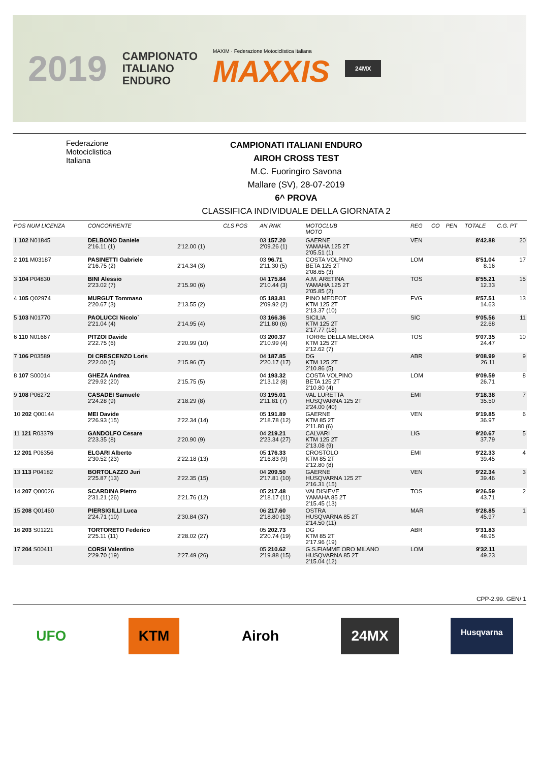2019
CAMPIONATO
ITALIANO
ENDURO
MAXIM · Federazione Motociclistica Italiana
MAXXIS
24MX
Federazione
Motociclistica
Italiana
CAMPIONATI ITALIANI ENDURO
AIROH CROSS TEST
M.C. Fuoringiro Savona
Mallare (SV), 28-07-2019
6^ PROVA
CLASSIFICA INDIVIDUALE DELLA GIORNATA 2
| POS NUM LICENZA | CONCORRENTE | | CLS POS | AN RNK | MOTOCLUB MOTO | REG | CO | PEN | TOTALE | C.G. PT |
| --- | --- | --- | --- | --- | --- | --- | --- | --- | --- | --- |
| 1 102 N01845 | DELBONO Daniele 2'16.11 (1) | 2'12.00 (1) | | 03 157.20 2'09.26 (1) | GAERNE YAMAHA 125 2T 2'05.51 (1) | VEN | | | 8'42.88 | 20 |
| 2 101 M03187 | PASINETTI Gabriele 2'16.75 (2) | 2'14.34 (3) | | 03 96.71 2'11.30 (5) | COSTA VOLPINO BETA 125 2T 2'08.65 (3) | LOM | | | 8'51.04 8.16 | 17 |
| 3 104 P04830 | BINI Alessio 2'23.02 (7) | 2'15.90 (6) | | 04 175.84 2'10.44 (3) | A.M. ARETINA YAMAHA 125 2T 2'05.85 (2) | TOS | | | 8'55.21 12.33 | 15 |
| 4 105 Q02974 | MURGUT Tommaso 2'20.67 (3) | 2'13.55 (2) | | 05 183.81 2'09.92 (2) | PINO MEDEOT KTM 125 2T 2'13.37 (10) | FVG | | | 8'57.51 14.63 | 13 |
| 5 103 N01770 | PAOLUCCI Nicolo` 2'21.04 (4) | 2'14.95 (4) | | 03 166.36 2'11.80 (6) | SICILIA KTM 125 2T 2'17.77 (18) | SIC | | | 9'05.56 22.68 | 11 |
| 6 110 N01667 | PITZOI Davide 2'22.75 (6) | 2'20.99 (10) | | 03 200.37 2'10.99 (4) | TORRE DELLA MELORIA KTM 125 2T 2'12.62 (7) | TOS | | | 9'07.35 24.47 | 10 |
| 7 106 P03589 | DI CRESCENZO Loris 2'22.00 (5) | 2'15.96 (7) | | 04 187.85 2'20.17 (17) | DG KTM 125 2T 2'10.86 (5) | ABR | | | 9'08.99 26.11 | 9 |
| 8 107 S00014 | GHEZA Andrea 2'29.92 (20) | 2'15.75 (5) | | 04 193.32 2'13.12 (8) | COSTA VOLPINO BETA 125 2T 2'10.80 (4) | LOM | | | 9'09.59 26.71 | 8 |
| 9 108 P06272 | CASADEI Samuele 2'24.28 (9) | 2'18.29 (8) | | 03 195.01 2'11.81 (7) | VAL LURETTA HUSQVARNA 125 2T 2'24.00 (40) | EMI | | | 9'18.38 35.50 | 7 |
| 10 202 Q00144 | MEI Davide 2'26.93 (15) | 2'22.34 (14) | | 05 191.89 2'18.78 (12) | GAERNE KTM 85 2T 2'11.80 (6) | VEN | | | 9'19.85 36.97 | 6 |
| 11 121 R03379 | GANDOLFO Cesare 2'23.35 (8) | 2'20.90 (9) | | 04 219.21 2'23.34 (27) | CALVARI KTM 125 2T 2'13.08 (9) | LIG | | | 9'20.67 37.79 | 5 |
| 12 201 P06356 | ELGARI Alberto 2'30.52 (23) | 2'22.18 (13) | | 05 176.33 2'16.83 (9) | CROSTOLO KTM 85 2T 2'12.80 (8) | EMI | | | 9'22.33 39.45 | 4 |
| 13 113 P04182 | BORTOLAZZO Juri 2'25.87 (13) | 2'22.35 (15) | | 04 209.50 2'17.81 (10) | GAERNE HUSQVARNA 125 2T 2'16.31 (15) | VEN | | | 9'22.34 39.46 | 3 |
| 14 207 Q00026 | SCARDINA Pietro 2'31.21 (26) | 2'21.76 (12) | | 05 217.48 2'18.17 (11) | VALDISIEVE YAMAHA 85 2T 2'15.45 (13) | TOS | | | 9'26.59 43.71 | 2 |
| 15 208 Q01460 | PIERSIGILLI Luca 2'24.71 (10) | 2'30.84 (37) | | 06 217.60 2'18.80 (13) | OSTRA HUSQVARNA 85 2T 2'14.50 (11) | MAR | | | 9'28.85 45.97 | 1 |
| 16 203 S01221 | TORTORETO Federico 2'25.11 (11) | 2'28.02 (27) | | 05 202.73 2'20.74 (19) | DG KTM 85 2T 2'17.96 (19) | ABR | | | 9'31.83 48.95 | |
| 17 204 S00411 | CORSI Valentino 2'29.70 (19) | 2'27.49 (26) | | 05 210.62 2'19.88 (15) | G.S.FIAMME ORO MILANO HUSQVARNA 85 2T 2'15.04 (12) | LOM | | | 9'32.11 49.23 | |
CPP-2.99. GEN/ 1
UFO KTM Airoh 24MX
Husqvarna